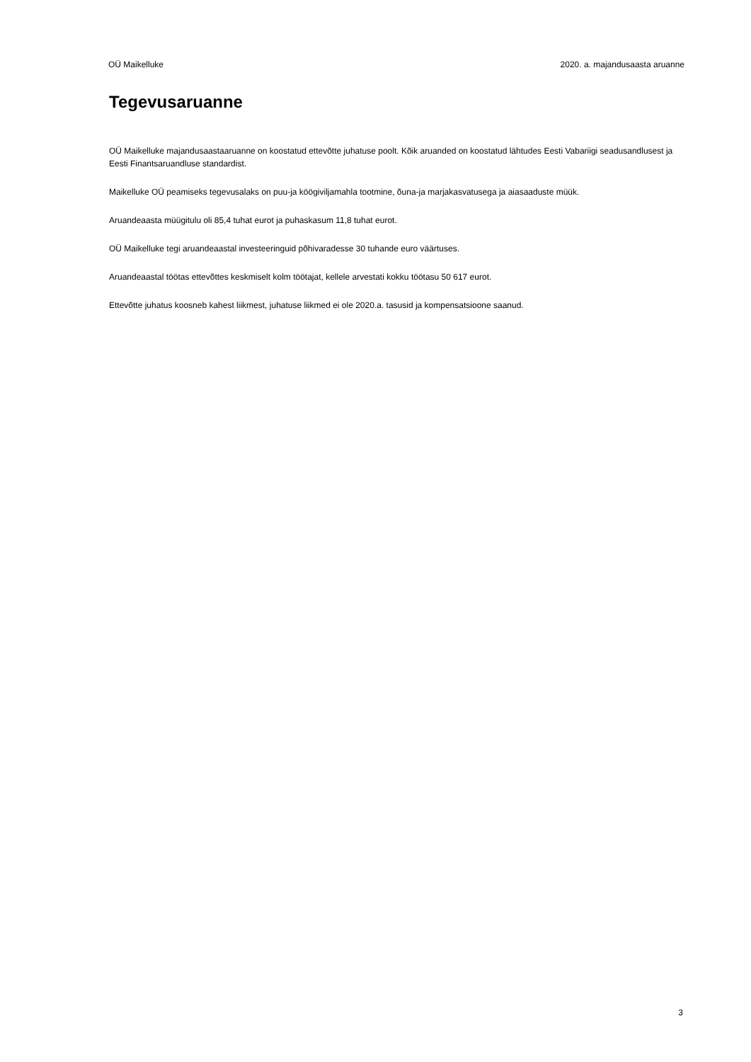OÜ Maikelluke 2020. a. majandusaasta aruanne
Tegevusaruanne
OÜ Maikelluke majandusaastaaruanne on koostatud ettevõtte juhatuse poolt. Kõik aruanded on koostatud lähtudes Eesti Vabariigi seadusandlusest ja Eesti Finantsaruandluse standardist.
Maikelluke OÜ peamiseks tegevusalaks on puu-ja köögiviljamahla tootmine, õuna-ja marjakasvatusega ja aiasaaduste müük.
Aruandeaasta müügitulu oli 85,4 tuhat eurot ja puhaskasum 11,8 tuhat eurot.
OÜ Maikelluke tegi aruandeaastal investeeringuid põhivaradesse 30 tuhande euro väärtuses.
Aruandeaastal töötas ettevõttes keskmiselt kolm töötajat, kellele arvestati kokku töötasu 50 617 eurot.
Ettevõtte juhatus koosneb kahest liikmest, juhatuse liikmed ei ole 2020.a. tasusid ja kompensatsioone saanud.
3